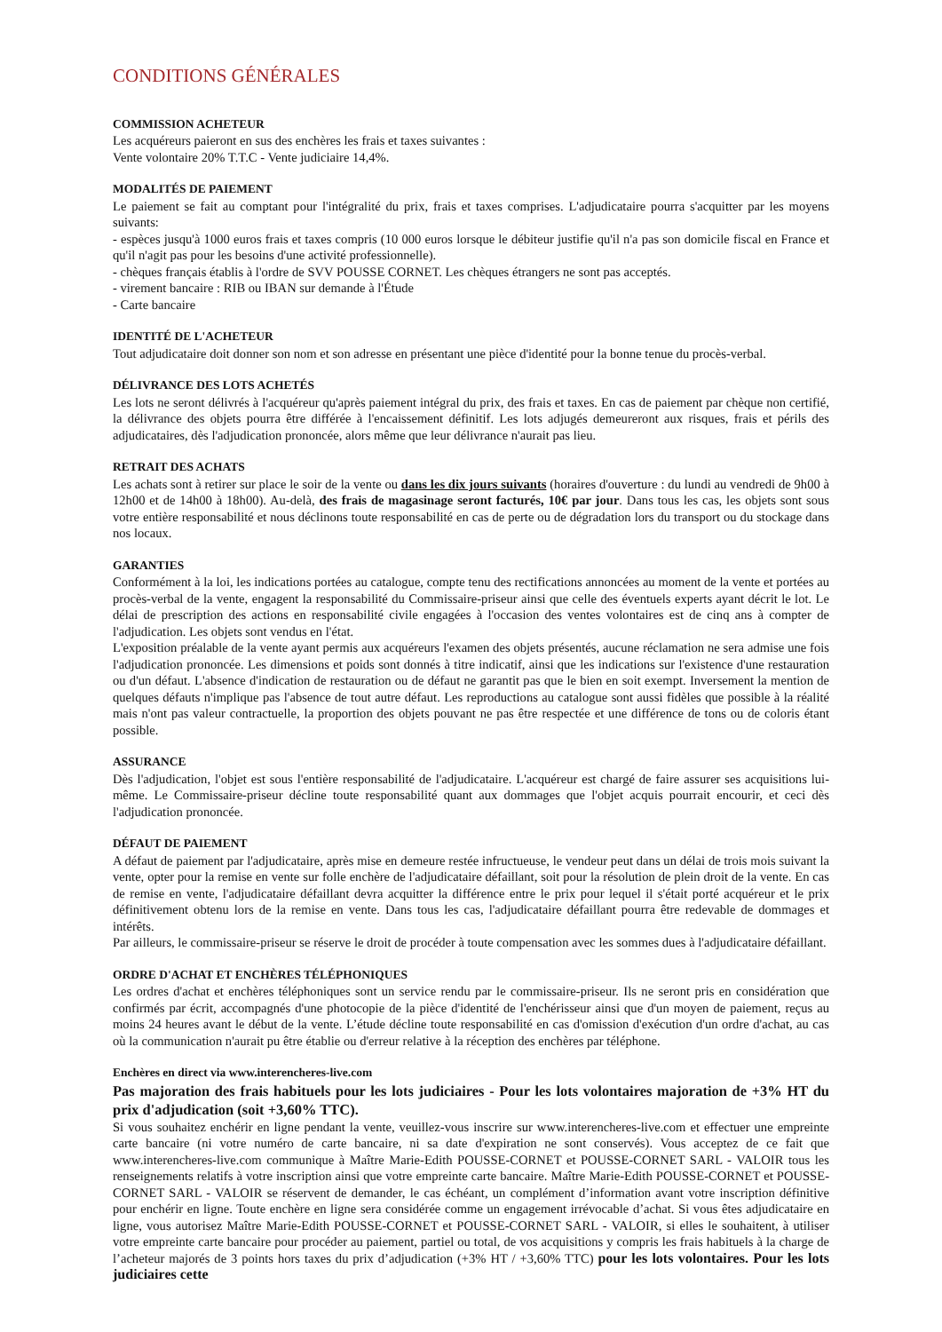CONDITIONS GÉNÉRALES
COMMISSION ACHETEUR
Les acquéreurs paieront en sus des enchères les frais et taxes suivantes :
Vente volontaire 20% T.T.C - Vente judiciaire 14,4%.
MODALITÉS DE PAIEMENT
Le paiement se fait au comptant pour l'intégralité du prix, frais et taxes comprises. L'adjudicataire pourra s'acquitter par les moyens suivants:
- espèces jusqu'à 1000 euros frais et taxes compris (10 000 euros lorsque le débiteur justifie qu'il n'a pas son domicile fiscal en France et qu'il n'agit pas pour les besoins d'une activité professionnelle).
- chèques français établis à l'ordre de SVV POUSSE CORNET. Les chèques étrangers ne sont pas acceptés.
- virement bancaire : RIB ou IBAN sur demande à l'Étude
- Carte bancaire
IDENTITÉ DE L'ACHETEUR
Tout adjudicataire doit donner son nom et son adresse en présentant une pièce d'identité pour la bonne tenue du procès-verbal.
DÉLIVRANCE DES LOTS ACHETÉS
Les lots ne seront délivrés à l'acquéreur qu'après paiement intégral du prix, des frais et taxes. En cas de paiement par chèque non certifié, la délivrance des objets pourra être différée à l'encaissement définitif. Les lots adjugés demeureront aux risques, frais et périls des adjudicataires, dès l'adjudication prononcée, alors même que leur délivrance n'aurait pas lieu.
RETRAIT DES ACHATS
Les achats sont à retirer sur place le soir de la vente ou dans les dix jours suivants (horaires d'ouverture : du lundi au vendredi de 9h00 à 12h00 et de 14h00 à 18h00). Au-delà, des frais de magasinage seront facturés, 10€ par jour. Dans tous les cas, les objets sont sous votre entière responsabilité et nous déclinons toute responsabilité en cas de perte ou de dégradation lors du transport ou du stockage dans nos locaux.
GARANTIES
Conformément à la loi, les indications portées au catalogue, compte tenu des rectifications annoncées au moment de la vente et portées au procès-verbal de la vente, engagent la responsabilité du Commissaire-priseur ainsi que celle des éventuels experts ayant décrit le lot. Le délai de prescription des actions en responsabilité civile engagées à l'occasion des ventes volontaires est de cinq ans à compter de l'adjudication. Les objets sont vendus en l'état.
L'exposition préalable de la vente ayant permis aux acquéreurs l'examen des objets présentés, aucune réclamation ne sera admise une fois l'adjudication prononcée. Les dimensions et poids sont donnés à titre indicatif, ainsi que les indications sur l'existence d'une restauration ou d'un défaut. L'absence d'indication de restauration ou de défaut ne garantit pas que le bien en soit exempt. Inversement la mention de quelques défauts n'implique pas l'absence de tout autre défaut. Les reproductions au catalogue sont aussi fidèles que possible à la réalité mais n'ont pas valeur contractuelle, la proportion des objets pouvant ne pas être respectée et une différence de tons ou de coloris étant possible.
ASSURANCE
Dès l'adjudication, l'objet est sous l'entière responsabilité de l'adjudicataire. L'acquéreur est chargé de faire assurer ses acquisitions lui-même. Le Commissaire-priseur décline toute responsabilité quant aux dommages que l'objet acquis pourrait encourir, et ceci dès l'adjudication prononcée.
DÉFAUT DE PAIEMENT
A défaut de paiement par l'adjudicataire, après mise en demeure restée infructueuse, le vendeur peut dans un délai de trois mois suivant la vente, opter pour la remise en vente sur folle enchère de l'adjudicataire défaillant, soit pour la résolution de plein droit de la vente. En cas de remise en vente, l'adjudicataire défaillant devra acquitter la différence entre le prix pour lequel il s'était porté acquéreur et le prix définitivement obtenu lors de la remise en vente. Dans tous les cas, l'adjudicataire défaillant pourra être redevable de dommages et intérêts.
Par ailleurs, le commissaire-priseur se réserve le droit de procéder à toute compensation avec les sommes dues à l'adjudicataire défaillant.
ORDRE D'ACHAT ET ENCHÈRES TÉLÉPHONIQUES
Les ordres d'achat et enchères téléphoniques sont un service rendu par le commissaire-priseur. Ils ne seront pris en considération que confirmés par écrit, accompagnés d'une photocopie de la pièce d'identité de l'enchérisseur ainsi que d'un moyen de paiement, reçus au moins 24 heures avant le début de la vente. L’étude décline toute responsabilité en cas d'omission d'exécution d'un ordre d'achat, au cas où la communication n'aurait pu être établie ou d'erreur relative à la réception des enchères par téléphone.
Enchères en direct via www.interencheres-live.com
Pas majoration des frais habituels pour les lots judiciaires - Pour les lots volontaires majoration de +3% HT du prix d'adjudication (soit +3,60% TTC).
Si vous souhaitez enchérir en ligne pendant la vente, veuillez-vous inscrire sur www.interencheres-live.com et effectuer une empreinte carte bancaire (ni votre numéro de carte bancaire, ni sa date d'expiration ne sont conservés). Vous acceptez de ce fait que www.interencheres-live.com communique à Maître Marie-Edith POUSSE-CORNET et POUSSE-CORNET SARL - VALOIR tous les renseignements relatifs à votre inscription ainsi que votre empreinte carte bancaire. Maître Marie-Edith POUSSE-CORNET et POUSSE-CORNET SARL - VALOIR se réservent de demander, le cas échéant, un complément d’information avant votre inscription définitive pour enchérir en ligne. Toute enchère en ligne sera considérée comme un engagement irrévocable d’achat. Si vous êtes adjudicataire en ligne, vous autorisez Maître Marie-Edith POUSSE-CORNET et POUSSE-CORNET SARL - VALOIR, si elles le souhaitent, à utiliser votre empreinte carte bancaire pour procéder au paiement, partiel ou total, de vos acquisitions y compris les frais habituels à la charge de l’acheteur majorés de 3 points hors taxes du prix d’adjudication (+3% HT / +3,60% TTC) pour les lots volontaires. Pour les lots judiciaires cette